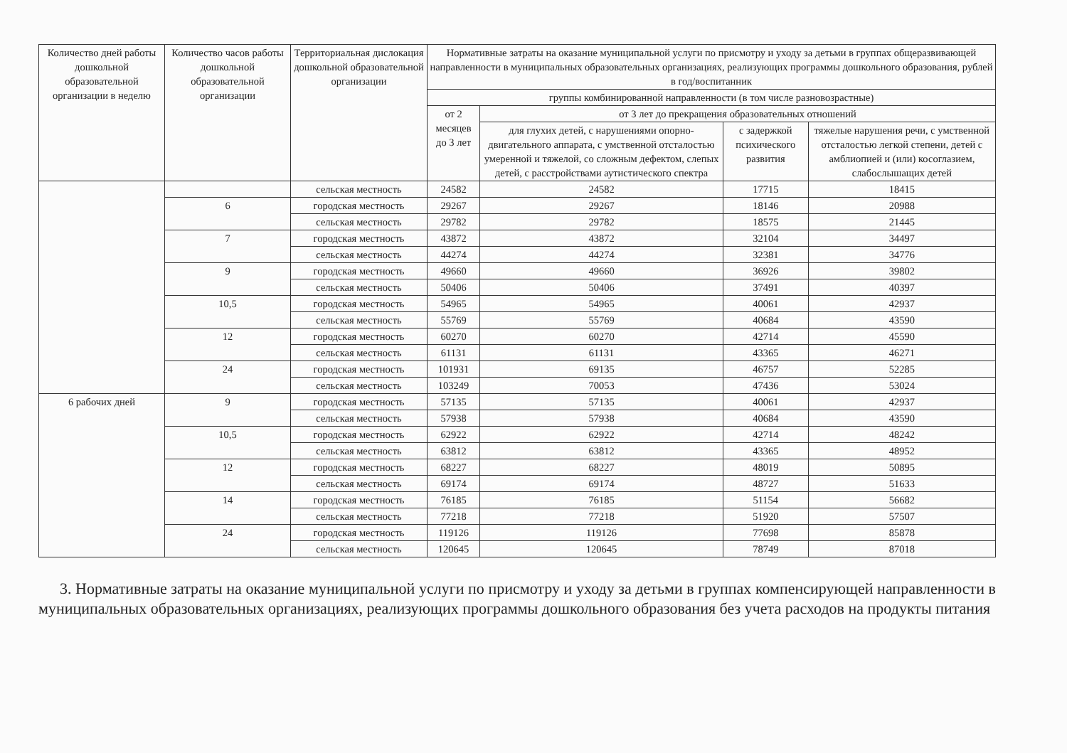| Количество дней работы дошкольной образовательной организации в неделю | Количество часов работы дошкольной образовательной организации | Территориальная дислокация дошкольной образовательной организации | Нормативные затраты на оказание муниципальной услуги по присмотру и уходу за детьми в группах общеразвивающей направленности в муниципальных образовательных организациях, реализующих программы дошкольного образования, рублей в год/воспитанник | | | |
| --- | --- | --- | --- | --- | --- | --- |
| | | | группы комбинированной направленности (в том числе разновозрастные) | | | |
| | | | от 2 месяцев до 3 лет | от 3 лет до прекращения образовательных отношений | | |
| | | | | для глухих детей, с нарушениями опорно-двигательного аппарата, с умственной отсталостью умеренной и тяжелой, со сложным дефектом, слепых детей, с расстройствами аутистического спектра | с задержкой психического развития | тяжелые нарушения речи, с умственной отсталостью легкой степени, детей с амблиопией и (или) косоглазием, слабослышащих детей |
| | | сельская местность | 24582 | 24582 | 17715 | 18415 |
| | 6 | городская местность | 29267 | 29267 | 18146 | 20988 |
| | | сельская местность | 29782 | 29782 | 18575 | 21445 |
| | 7 | городская местность | 43872 | 43872 | 32104 | 34497 |
| | | сельская местность | 44274 | 44274 | 32381 | 34776 |
| | 9 | городская местность | 49660 | 49660 | 36926 | 39802 |
| | | сельская местность | 50406 | 50406 | 37491 | 40397 |
| | 10,5 | городская местность | 54965 | 54965 | 40061 | 42937 |
| | | сельская местность | 55769 | 55769 | 40684 | 43590 |
| | 12 | городская местность | 60270 | 60270 | 42714 | 45590 |
| | | сельская местность | 61131 | 61131 | 43365 | 46271 |
| | 24 | городская местность | 101931 | 69135 | 46757 | 52285 |
| | | сельская местность | 103249 | 70053 | 47436 | 53024 |
| 6 рабочих дней | 9 | городская местность | 57135 | 57135 | 40061 | 42937 |
| | | сельская местность | 57938 | 57938 | 40684 | 43590 |
| | 10,5 | городская местность | 62922 | 62922 | 42714 | 48242 |
| | | сельская местность | 63812 | 63812 | 43365 | 48952 |
| | 12 | городская местность | 68227 | 68227 | 48019 | 50895 |
| | | сельская местность | 69174 | 69174 | 48727 | 51633 |
| | 14 | городская местность | 76185 | 76185 | 51154 | 56682 |
| | | сельская местность | 77218 | 77218 | 51920 | 57507 |
| | 24 | городская местность | 119126 | 119126 | 77698 | 85878 |
| | | сельская местность | 120645 | 120645 | 78749 | 87018 |
3. Нормативные затраты на оказание муниципальной услуги по присмотру и уходу за детьми в группах компенсирующей направленности в муниципальных образовательных организациях, реализующих программы дошкольного образования без учета расходов на продукты питания